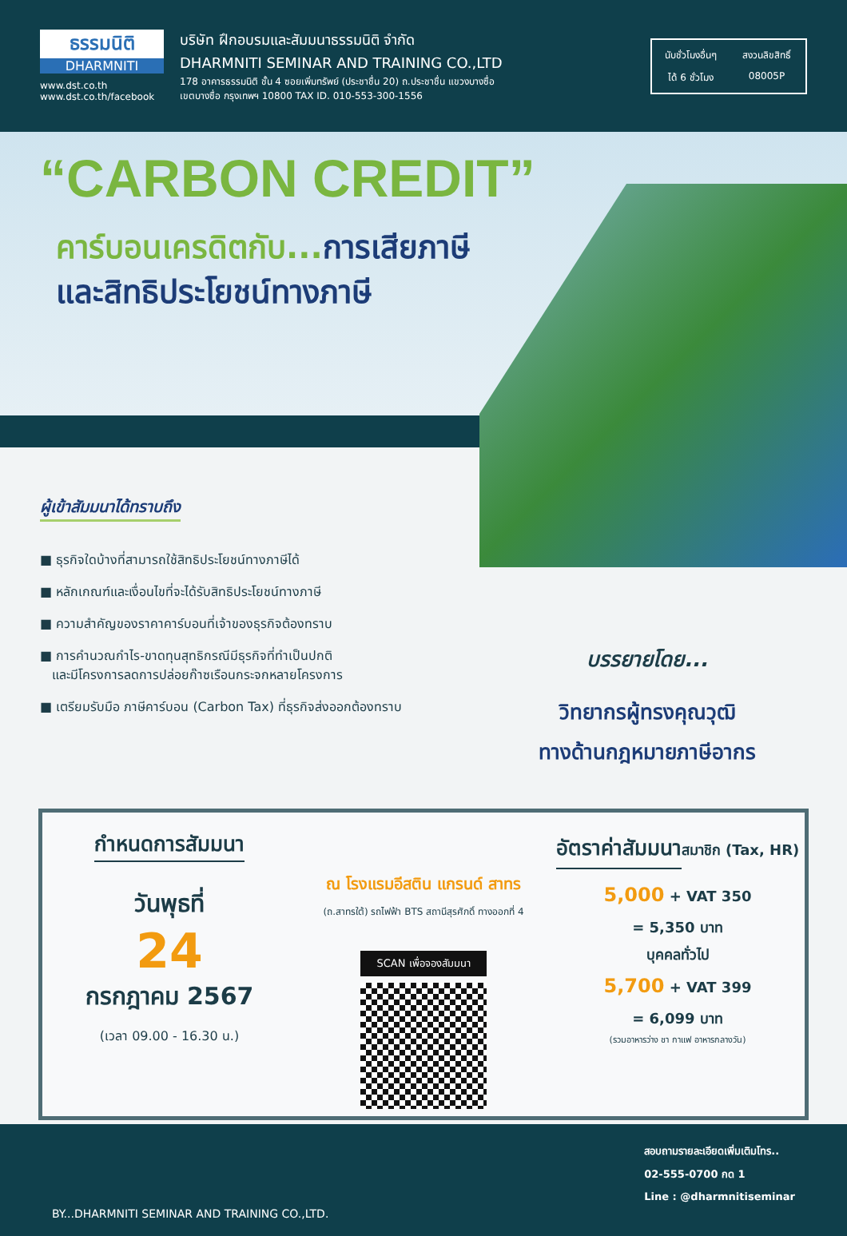ธรรมนิติ
DHARMNITI
www.dst.co.th
www.dst.co.th/facebook
บริษัท ฝึกอบรมและสัมมนาธรรมนิติ จำกัด
DHARMNITI SEMINAR AND TRAINING CO.,LTD
178 อาคารธรรมนิติ ชั้น 4 ซอยเพิ่มทรัพย์ (ประชาชื่น 20) ถ.ประชาชื่น แขวงบางซื่อ
เขตบางซื่อ กรุงเทพฯ 10800 TAX ID. 010-553-300-1556
นับชั่วโมงอื่นๆ
สงวนลิขสิทธิ์
ได้ 6 ชั่วโมง
08005P
“CARBON CREDIT”
คาร์บอนเครดิตกับ... การเสียภาษี
และสิทธิประโยชน์ทางภาษี
ผู้เข้าสัมมนาได้ทราบถึง
■ ธุรกิจใดบ้างที่สามารถใช้สิทธิประโยชน์ทางภาษีได้
■ หลักเกณฑ์และเงื่อนไขที่จะได้รับสิทธิประโยชน์ทางภาษี
■ ความสำคัญของราคาคาร์บอนที่เจ้าของธุรกิจต้องทราบ
■ การคำนวณกำไร-ขาดทุนสุทธิกรณีมีธุรกิจที่ทำเป็นปกติ
และมีโครงการลดการปล่อยก๊าซเรือนกระจกหลายโครงการ
■ เตรียมรับมือ ภาษีคาร์บอน (Carbon Tax) ที่ธุรกิจส่งออกต้องทราบ
บรรยายโดย...
วิทยากรผู้ทรงคุณวุฒิ
ทางด้านกฎหมายภาษีอากร
กำหนดการสัมมนา
วันพุธที่
24
กรกฎาคม 2567
(เวลา 09.00 - 16.30 น.)
ณ โรงแรมอีสติน แกรนด์ สาทร
(ถ.สาทรใต้) รถไฟฟ้า BTS สถานีสุรศักดิ์ ทางออกที่ 4
SCAN เพื่อจองสัมมนา
อัตราค่าสัมมนา
สมาชิก (Tax, HR)
5,000 + VAT 350
= 5,350 บาท
บุคคลทั่วไป
5,700 + VAT 399
= 6,099 บาท
(รวมอาหารว่าง ชา กาแฟ อาหารกลางวัน)
BY...DHARMNITI SEMINAR AND TRAINING CO.,LTD.
สอบถามรายละเอียดเพิ่มเติมโทร..
02-555-0700 กด 1
Line : @dharmnitiseminar